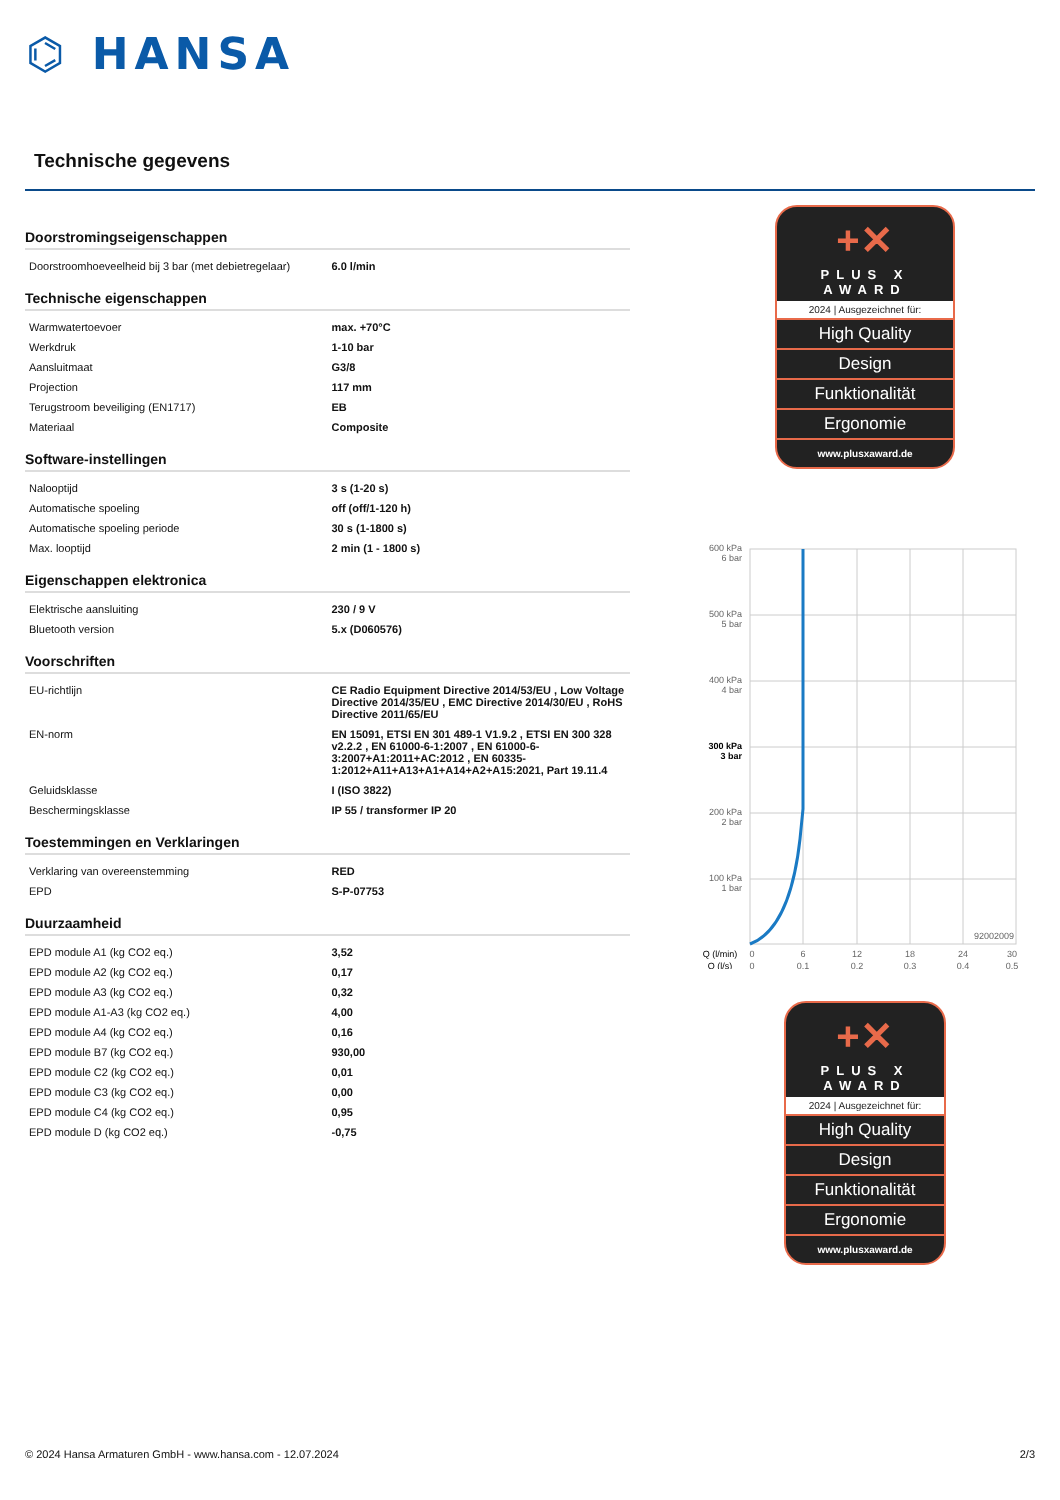⌬ HANSA
Technische gegevens
Doorstromingseigenschappen
| Doorstroomhoeveelheid bij 3 bar (met debietregelaar) | 6.0 l/min |
Technische eigenschappen
| Warmwatertoevoer | max. +70°C |
| Werkdruk | 1-10 bar |
| Aansluitmaat | G3/8 |
| Projection | 117 mm |
| Terugstroom beveiliging (EN1717) | EB |
| Materiaal | Composite |
Software-instellingen
| Nalooptijd | 3 s (1-20 s) |
| Automatische spoeling | off (off/1-120 h) |
| Automatische spoeling periode | 30 s (1-1800 s) |
| Max. looptijd | 2 min (1 - 1800 s) |
Eigenschappen elektronica
| Elektrische aansluiting | 230 / 9 V |
| Bluetooth version | 5.x (D060576) |
Voorschriften
| EU-richtlijn | CE Radio Equipment Directive 2014/53/EU , Low Voltage Directive 2014/35/EU , EMC Directive 2014/30/EU , RoHS Directive 2011/65/EU |
| EN-norm | EN 15091, ETSI EN 301 489-1 V1.9.2 , ETSI EN 300 328 v2.2.2 , EN 61000-6-1:2007 , EN 61000-6-3:2007+A1:2011+AC:2012 , EN 60335-1:2012+A11+A13+A1+A14+A2+A15:2021, Part 19.11.4 |
| Geluidsklasse | I (ISO 3822) |
| Beschermingsklasse | IP 55 / transformer IP 20 |
Toestemmingen en Verklaringen
| Verklaring van overeenstemming | RED |
| EPD | S-P-07753 |
Duurzaamheid
| EPD module A1 (kg CO2 eq.) | 3,52 |
| EPD module A2 (kg CO2 eq.) | 0,17 |
| EPD module A3 (kg CO2 eq.) | 0,32 |
| EPD module A1-A3 (kg CO2 eq.) | 4,00 |
| EPD module A4 (kg CO2 eq.) | 0,16 |
| EPD module B7 (kg CO2 eq.) | 930,00 |
| EPD module C2 (kg CO2 eq.) | 0,01 |
| EPD module C3 (kg CO2 eq.) | 0,00 |
| EPD module C4 (kg CO2 eq.) | 0,95 |
| EPD module D (kg CO2 eq.) | -0,75 |
+✕
PLUS X AWARD
2024 | Ausgezeichnet für:
High Quality
Design
Funktionalität
Ergonomie
www.plusxaward.de
600 kPa
6 bar
500 kPa
5 bar
400 kPa
4 bar
300 kPa
3 bar
200 kPa
2 bar
100 kPa
1 bar
92002009
Q (l/min)
Q (l/s)
0
0
6
0.1
12
0.2
18
0.3
24
0.4
30
0.5
+✕
PLUS X AWARD
2024 | Ausgezeichnet für:
High Quality
Design
Funktionalität
Ergonomie
www.plusxaward.de
© 2024 Hansa Armaturen GmbH - www.hansa.com - 12.07.2024 2/3